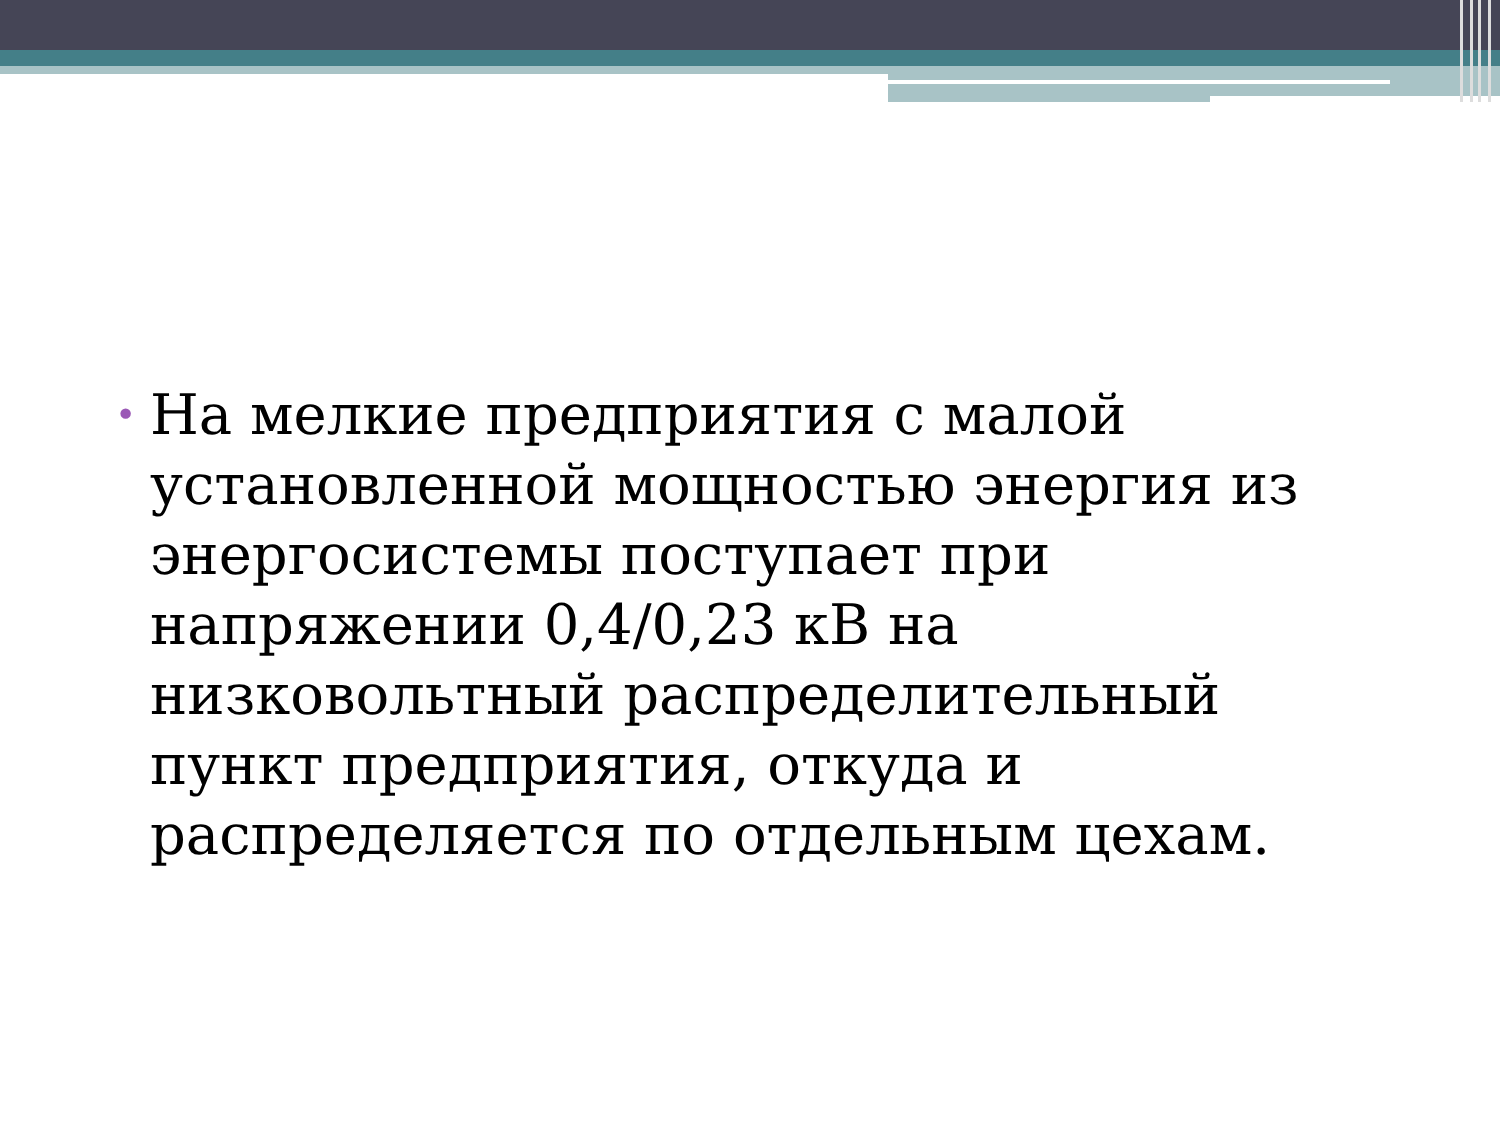•
На мелкие предприятия с малой установленной мощностью энергия из энергосистемы поступает при напряжении 0,4/0,23 кВ на низковольтный распределительный пункт предприятия, откуда и распределяется по отдельным цехам.